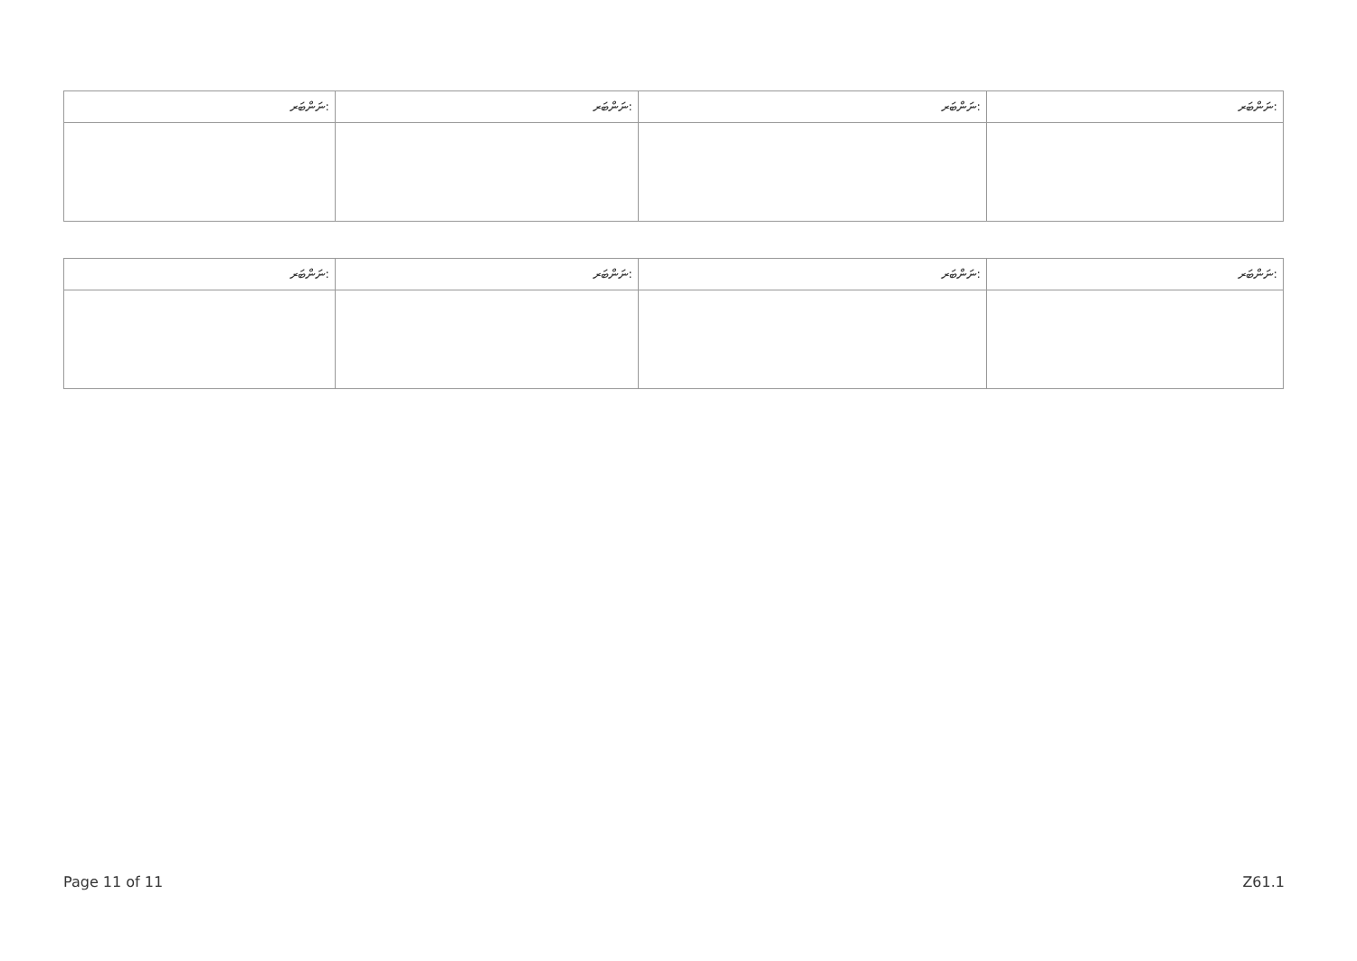| ނަންބަރ: | ނަންބަރ: | ނަންބަރ: | ނަންބަރ: |
| --- | --- | --- | --- |
| ނަންބަރ: | ނަންބަރ: | ނަންބަރ: | ނަންބަރ: |
| --- | --- | --- | --- |
Page 11 of 11 Z61.1